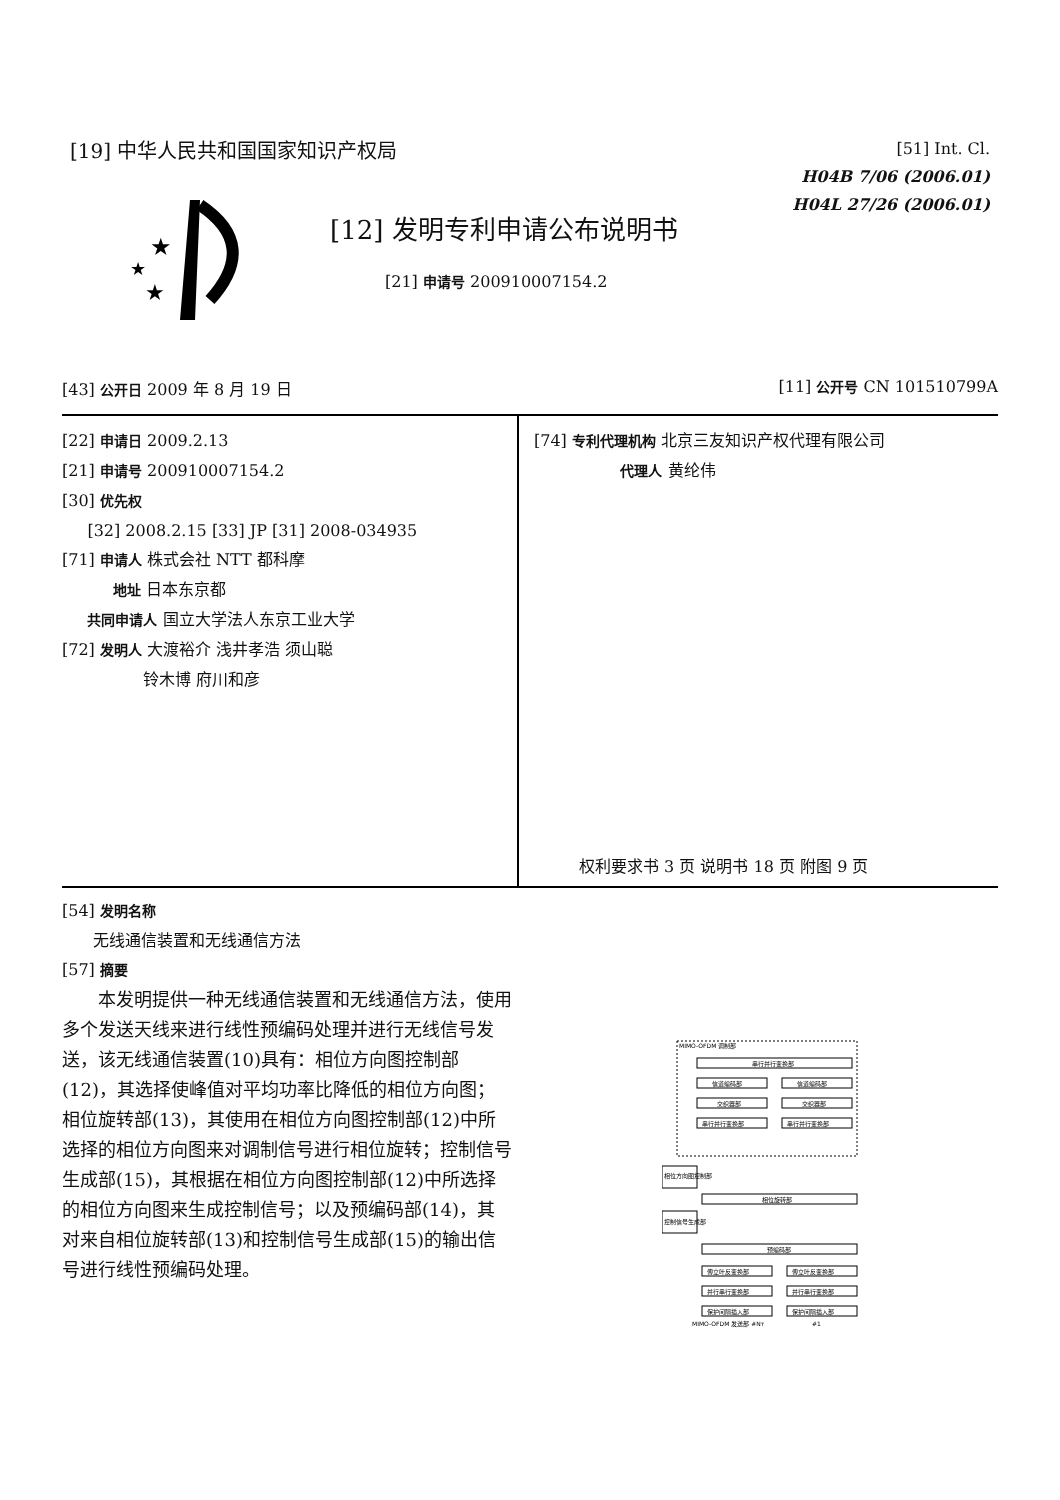[19] 中华人民共和国国家知识产权局
[51] Int. Cl.
H04B 7/06 (2006.01)
H04L 27/26 (2006.01)
★
★
★
[12] 发明专利申请公布说明书
[21] 申请号 200910007154.2
[43] 公开日 2009 年 8 月 19 日 [11] 公开号 CN 101510799A
[22] 申请日 2009.2.13
[21] 申请号 200910007154.2
[30] 优先权
[32] 2008.2.15 [33] JP [31] 2008-034935
[71] 申请人 株式会社 NTT 都科摩
地址 日本东京都
共同申请人 国立大学法人东京工业大学
[72] 发明人 大渡裕介 浅井孝浩 须山聪
铃木博 府川和彦
[74] 专利代理机构 北京三友知识产权代理有限公司
代理人 黄纶伟
权利要求书 3 页 说明书 18 页 附图 9 页
[54] 发明名称
无线通信装置和无线通信方法
[57] 摘要
本发明提供一种无线通信装置和无线通信方法，使用多个发送天线来进行线性预编码处理并进行无线信号发送，该无线通信装置(10)具有：相位方向图控制部(12)，其选择使峰值对平均功率比降低的相位方向图；相位旋转部(13)，其使用在相位方向图控制部(12)中所选择的相位方向图来对调制信号进行相位旋转；控制信号生成部(15)，其根据在相位方向图控制部(12)中所选择的相位方向图来生成控制信号；以及预编码部(14)，其对来自相位旋转部(13)和控制信号生成部(15)的输出信号进行线性预编码处理。
MIMO-OFDM 调制部
串行并行变换部
信道编码部
信道编码部
交织器部
交织器部
串行并行变换部
串行并行变换部
相位方向图控制部
相位旋转部
控制信号生成部
预编码部
傅立叶反变换部
傅立叶反变换部
并行串行变换部
并行串行变换部
保护间隔插入部
保护间隔插入部
MIMO-OFDM 发送部 #Nт
#1